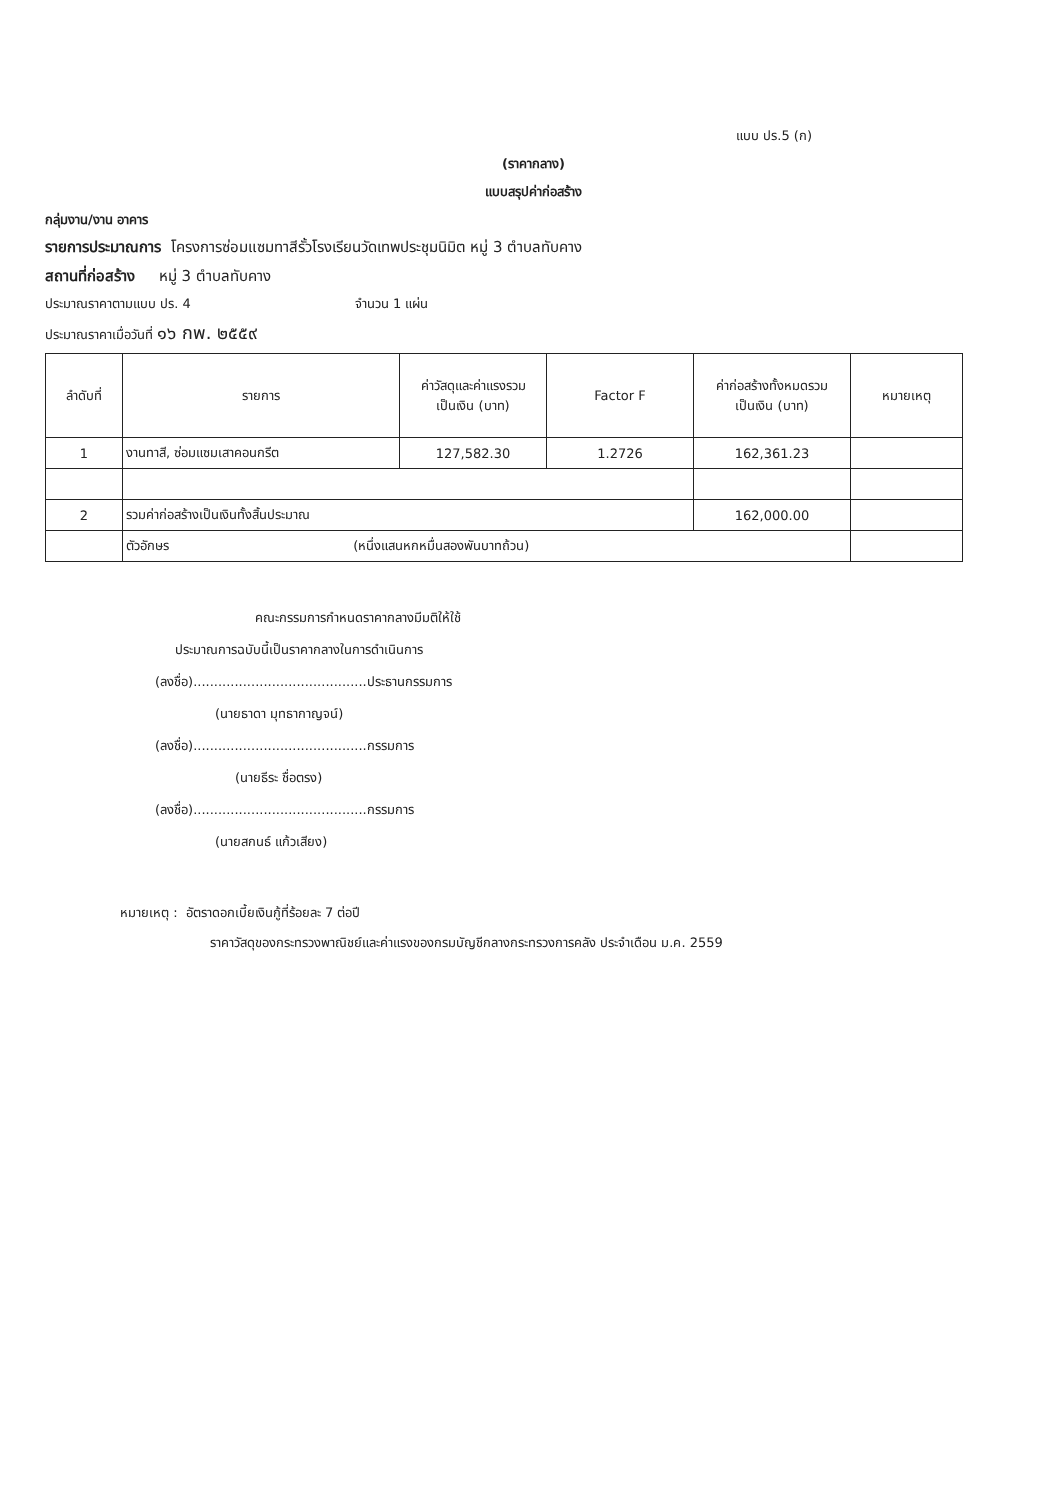แบบ ปร.5 (ก)
(ราคากลาง)
แบบสรุปค่าก่อสร้าง
กลุ่มงาน/งาน อาคาร
รายการประมาณการ โครงการซ่อมแซมทาสีรั้วโรงเรียนวัดเทพประชุมนิมิต หมู่ 3 ตำบลทับคาง
สถานที่ก่อสร้าง หมู่ 3 ตำบลทับคาง
ประมาณราคาตามแบบ ปร. 4 จำนวน 1 แผ่น
ประมาณราคาเมื่อวันที่ ๑๖ กพ. ๒๕๕๙
| ลำดับที่ | รายการ | ค่าวัสดุและค่าแรงรวม เป็นเงิน (บาท) | Factor F | ค่าก่อสร้างทั้งหมดรวม เป็นเงิน (บาท) | หมายเหตุ |
| --- | --- | --- | --- | --- | --- |
| 1 | งานทาสี, ซ่อมแซมเสาคอนกรีต | 127,582.30 | 1.2726 | 162,361.23 | |
| 2 | รวมค่าก่อสร้างเป็นเงินทั้งสิ้นประมาณ | | | 162,000.00 | |
| | ตัวอักษร (หนึ่งแสนหกหมื่นสองพันบาทถ้วน) | | | | |
คณะกรรมการกำหนดราคากลางมีมติให้ใช้
ประมาณการฉบับนี้เป็นราคากลางในการดำเนินการ
(ลงชื่อ)..........................................ประธานกรรมการ
(นายธาดา มุทธากาญจน์)
(ลงชื่อ)..........................................กรรมการ
(นายธีระ ชื่อตรง)
(ลงชื่อ)..........................................กรรมการ
(นายสกนธ์ แก้วเสียง)
หมายเหตุ : อัตราดอกเบี้ยเงินกู้ที่ร้อยละ 7 ต่อปี
ราคาวัสดุของกระทรวงพาณิชย์และค่าแรงของกรมบัญชีกลางกระทรวงการคลัง ประจำเดือน ม.ค. 2559